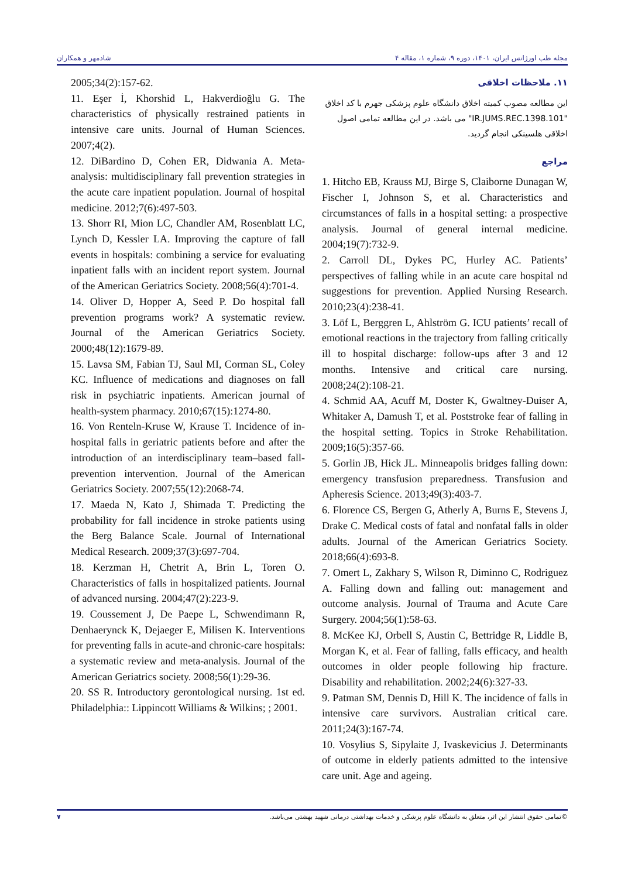شادمهر و همکاران مجله طب اورژانس ایران، ۱۴۰۱، دوره ۹، شماره ۱، مقاله ۴
۱۱. ملاحظات اخلاقی
این مطالعه مصوب کمیته اخلاق دانشگاه علوم پزشکی جهرم با کد اخلاق "IR.JUMS.REC.1398.101" می باشد. در این مطالعه تمامی اصول اخلاقی هلسینکی انجام گردید.
مراجع
1. Hitcho EB, Krauss MJ, Birge S, Claiborne Dunagan W, Fischer I, Johnson S, et al. Characteristics and circumstances of falls in a hospital setting: a prospective analysis. Journal of general internal medicine. 2004;19(7):732-9.
2. Carroll DL, Dykes PC, Hurley AC. Patients’ perspectives of falling while in an acute care hospital nd suggestions for prevention. Applied Nursing Research. 2010;23(4):238-41.
3. Löf L, Berggren L, Ahlström G. ICU patients’ recall of emotional reactions in the trajectory from falling critically ill to hospital discharge: follow-ups after 3 and 12 months. Intensive and critical care nursing. 2008;24(2):108-21.
4. Schmid AA, Acuff M, Doster K, Gwaltney-Duiser A, Whitaker A, Damush T, et al. Poststroke fear of falling in the hospital setting. Topics in Stroke Rehabilitation. 2009;16(5):357-66.
5. Gorlin JB, Hick JL. Minneapolis bridges falling down: emergency transfusion preparedness. Transfusion and Apheresis Science. 2013;49(3):403-7.
6. Florence CS, Bergen G, Atherly A, Burns E, Stevens J, Drake C. Medical costs of fatal and nonfatal falls in older adults. Journal of the American Geriatrics Society. 2018;66(4):693-8.
7. Omert L, Zakhary S, Wilson R, Diminno C, Rodriguez A. Falling down and falling out: management and outcome analysis. Journal of Trauma and Acute Care Surgery. 2004;56(1):58-63.
8. McKee KJ, Orbell S, Austin C, Bettridge R, Liddle B, Morgan K, et al. Fear of falling, falls efficacy, and health outcomes in older people following hip fracture. Disability and rehabilitation. 2002;24(6):327-33.
9. Patman SM, Dennis D, Hill K. The incidence of falls in intensive care survivors. Australian critical care. 2011;24(3):167-74.
10. Vosylius S, Sipylaite J, Ivaskevicius J. Determinants of outcome in elderly patients admitted to the intensive care unit. Age and ageing.
2005;34(2):157-62.
11. Eşer İ, Khorshid L, Hakverdioğlu G. The characteristics of physically restrained patients in intensive care units. Journal of Human Sciences. 2007;4(2).
12. DiBardino D, Cohen ER, Didwania A. Meta-analysis: multidisciplinary fall prevention strategies in the acute care inpatient population. Journal of hospital medicine. 2012;7(6):497-503.
13. Shorr RI, Mion LC, Chandler AM, Rosenblatt LC, Lynch D, Kessler LA. Improving the capture of fall events in hospitals: combining a service for evaluating inpatient falls with an incident report system. Journal of the American Geriatrics Society. 2008;56(4):701-4.
14. Oliver D, Hopper A, Seed P. Do hospital fall prevention programs work? A systematic review. Journal of the American Geriatrics Society. 2000;48(12):1679-89.
15. Lavsa SM, Fabian TJ, Saul MI, Corman SL, Coley KC. Influence of medications and diagnoses on fall risk in psychiatric inpatients. American journal of health-system pharmacy. 2010;67(15):1274-80.
16. Von Renteln-Kruse W, Krause T. Incidence of in-hospital falls in geriatric patients before and after the introduction of an interdisciplinary team–based fall-prevention intervention. Journal of the American Geriatrics Society. 2007;55(12):2068-74.
17. Maeda N, Kato J, Shimada T. Predicting the probability for fall incidence in stroke patients using the Berg Balance Scale. Journal of International Medical Research. 2009;37(3):697-704.
18. Kerzman H, Chetrit A, Brin L, Toren O. Characteristics of falls in hospitalized patients. Journal of advanced nursing. 2004;47(2):223-9.
19. Coussement J, De Paepe L, Schwendimann R, Denhaerynck K, Dejaeger E, Milisen K. Interventions for preventing falls in acute-and chronic-care hospitals: a systematic review and meta-analysis. Journal of the American Geriatrics society. 2008;56(1):29-36.
20. SS R. Introductory gerontological nursing. 1st ed. Philadelphia:: Lippincott Williams & Wilkins; ; 2001.
۷ ©تمامی حقوق انتشار این اثر، متعلق به دانشگاه علوم پزشکی و خدمات بهداشتی درمانی شهید بهشتی می‌باشد.